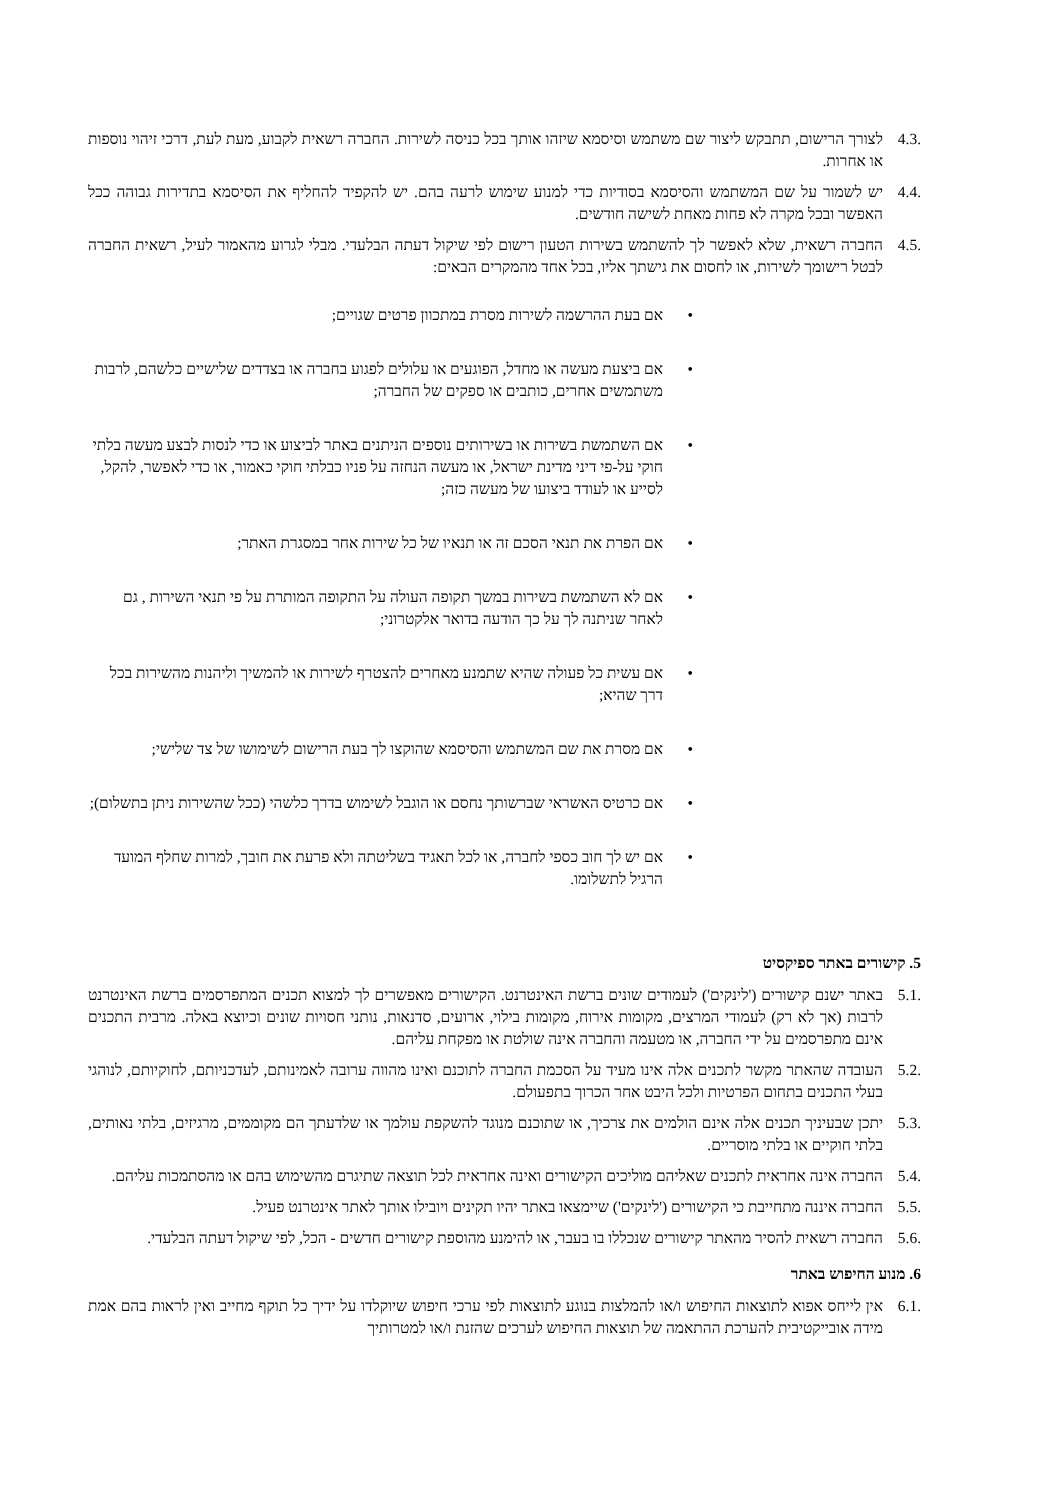4.3. לצורך הרישום, תתבקש ליצור שם משתמש וסיסמא שיזהו אותך בכל כניסה לשירות. החברה רשאית לקבוע, מעת לעת, דרכי זיהוי נוספות או אחרות.
4.4. יש לשמור על שם המשתמש והסיסמא בסודיות כדי למנוע שימוש לרעה בהם. יש להקפיד להחליף את הסיסמא בתדירות גבוהה ככל האפשר ובכל מקרה לא פחות מאחת לשישה חודשים.
4.5. החברה רשאית, שלא לאפשר לך להשתמש בשירות הטעון רישום לפי שיקול דעתה הבלעדי. מבלי לגרוע מהאמור לעיל, רשאית החברה לבטל רישומך לשירות, או לחסום את גישתך אליו, בכל אחד מהמקרים הבאים:
• אם בעת ההרשמה לשירות מסרת במתכוון פרטים שגויים;
• אם ביצעת מעשה או מחדל, הפוגעים או עלולים לפגוע בחברה או בצדדים שלישיים כלשהם, לרבות משתמשים אחרים, כותבים או ספקים של החברה;
• אם השתמשת בשירות או בשירותים נוספים הניתנים באתר לביצוע או כדי לנסות לבצע מעשה בלתי חוקי על-פי דיני מדינת ישראל, או מעשה הנחזה על פניו כבלתי חוקי כאמור, או כדי לאפשר, להקל, לסייע או לעודד ביצועו של מעשה כזה;
• אם הפרת את תנאי הסכם זה או תנאיו של כל שירות אחר במסגרת האתר;
• אם לא השתמשת בשירות במשך תקופה העולה על התקופה המותרת על פי תנאי השירות , גם לאחר שניתנה לך על כך הודעה בדואר אלקטרוני;
• אם עשית כל פעולה שהיא שתמנע מאחרים להצטרף לשירות או להמשיך וליהנות מהשירות בכל דרך שהיא;
• אם מסרת את שם המשתמש והסיסמא שהוקצו לך בעת הרישום לשימושו של צד שלישי;
• אם כרטיס האשראי שברשותך נחסם או הוגבל לשימוש בדרך כלשהי (ככל שהשירות ניתן בתשלום);
• אם יש לך חוב כספי לחברה, או לכל תאגיד בשליטתה ולא פרעת את חובך, למרות שחלף המועד הרגיל לתשלומו.
5. קישורים באתר ספיקסיט
5.1. באתר ישנם קישורים ('לינקים') לעמודים שונים ברשת האינטרנט. הקישורים מאפשרים לך למצוא תכנים המתפרסמים ברשת האינטרנט לרבות (אך לא רק) לעמודי המרצים, מקומות אירוח, מקומות בילוי, ארועים, סדנאות, נותני חסויות שונים וכיוצא באלה. מרבית התכנים אינם מתפרסמים על ידי החברה, או מטעמה והחברה אינה שולטת או מפקחת עליהם.
5.2. העובדה שהאתר מקשר לתכנים אלה אינו מעיד על הסכמת החברה לתוכנם ואינו מהווה ערובה לאמינותם, לעדכניותם, לחוקיותם, לנוהגי בעלי התכנים בתחום הפרטיות ולכל היבט אחר הכרוך בתפעולם.
5.3. יתכן שבעיניך תכנים אלה אינם הולמים את צרכיך, או שתוכנם מנוגד להשקפת עולמך או שלדעתך הם מקוממים, מרגיזים, בלתי נאותים, בלתי חוקיים או בלתי מוסריים.
5.4. החברה אינה אחראית לתכנים שאליהם מוליכים הקישורים ואינה אחראית לכל תוצאה שתיגרם מהשימוש בהם או מהסתמכות עליהם.
5.5. החברה איננה מתחייבת כי הקישורים ('לינקים') שיימצאו באתר יהיו תקינים ויובילו אותך לאתר אינטרנט פעיל.
5.6. החברה רשאית להסיר מהאתר קישורים שנכללו בו בעבר, או להימנע מהוספת קישורים חדשים - הכל, לפי שיקול דעתה הבלעדי.
6. מנוע החיפוש באתר
6.1. אין לייחס אפוא לתוצאות החיפוש ו/או להמלצות בנוגע לתוצאות לפי ערכי חיפוש שיוקלדו על ידיך כל תוקף מחייב ואין לראות בהם אמת מידה אובייקטיבית להערכת ההתאמה של תוצאות החיפוש לערכים שהזנת ו/או למטרותיך